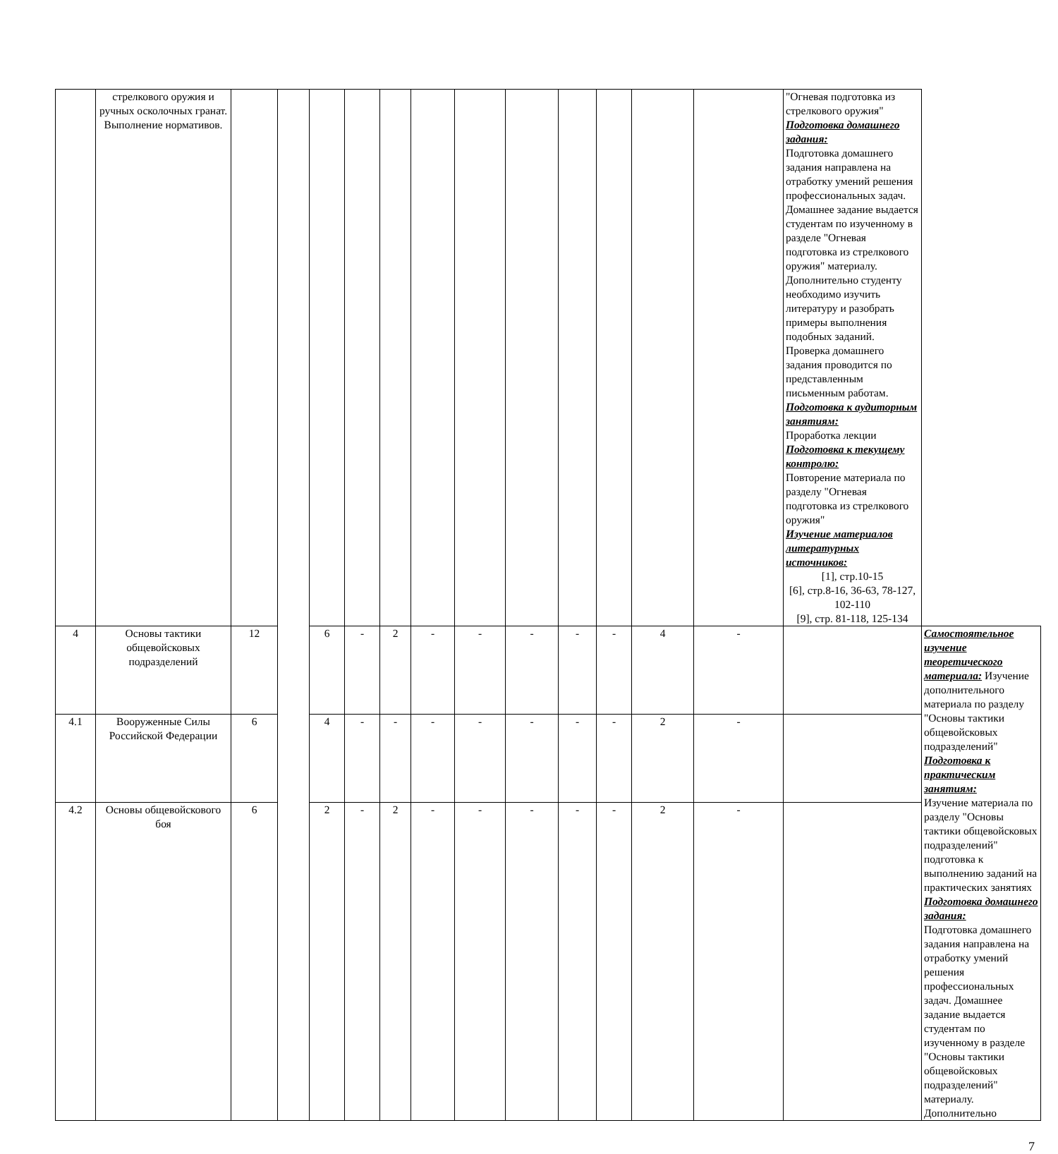| | стрелкового оружия и ручных осколочных гранат. Выполнение нормативов. | | | | | | | | | | | | | "Огневая подготовка из стрелкового оружия" Подготовка домашнего задания: Подготовка домашнего задания направлена на отработку умений решения профессиональных задач. Домашнее задание выдается студентам по изученному в разделе "Огневая подготовка из стрелкового оружия" материалу. Дополнительно студенту необходимо изучить литературу и разобрать примеры выполнения подобных заданий. Проверка домашнего задания проводится по представленным письменным работам. Подготовка к аудиторным занятиям: Проработка лекции Подготовка к текущему контролю: Повторение материала по разделу "Огневая подготовка из стрелкового оружия" Изучение материалов литературных источников: [1], стр.10-15 [6], стр.8-16, 36-63, 78-127, 102-110 [9], стр. 81-118, 125-134 | |
| 4 | Основы тактики общевойсковых подразделений | 12 | | 6 | - | 2 | - | - | - | - | - | 4 | - | | Самостоятельное изучение теоретического материала: Изучение дополнительного материала по разделу "Основы тактики общевойсковых подразделений" Подготовка к практическим занятиям: Изучение материала по разделу "Основы тактики общевойсковых подразделений" подготовка к выполнению заданий на практических занятиях Подготовка домашнего задания: Подготовка домашнего задания направлена на отработку умений решения профессиональных задач. Домашнее задание выдается студентам по изученному в разделе "Основы тактики общевойсковых подразделений" материалу. Дополнительно |
| 4.1 | Вооруженные Силы Российской Федерации | 6 | | 4 | - | - | - | - | - | - | - | 2 | - | | |
| 4.2 | Основы общевойскового боя | 6 | | 2 | - | 2 | - | - | - | - | - | 2 | - | | |
7